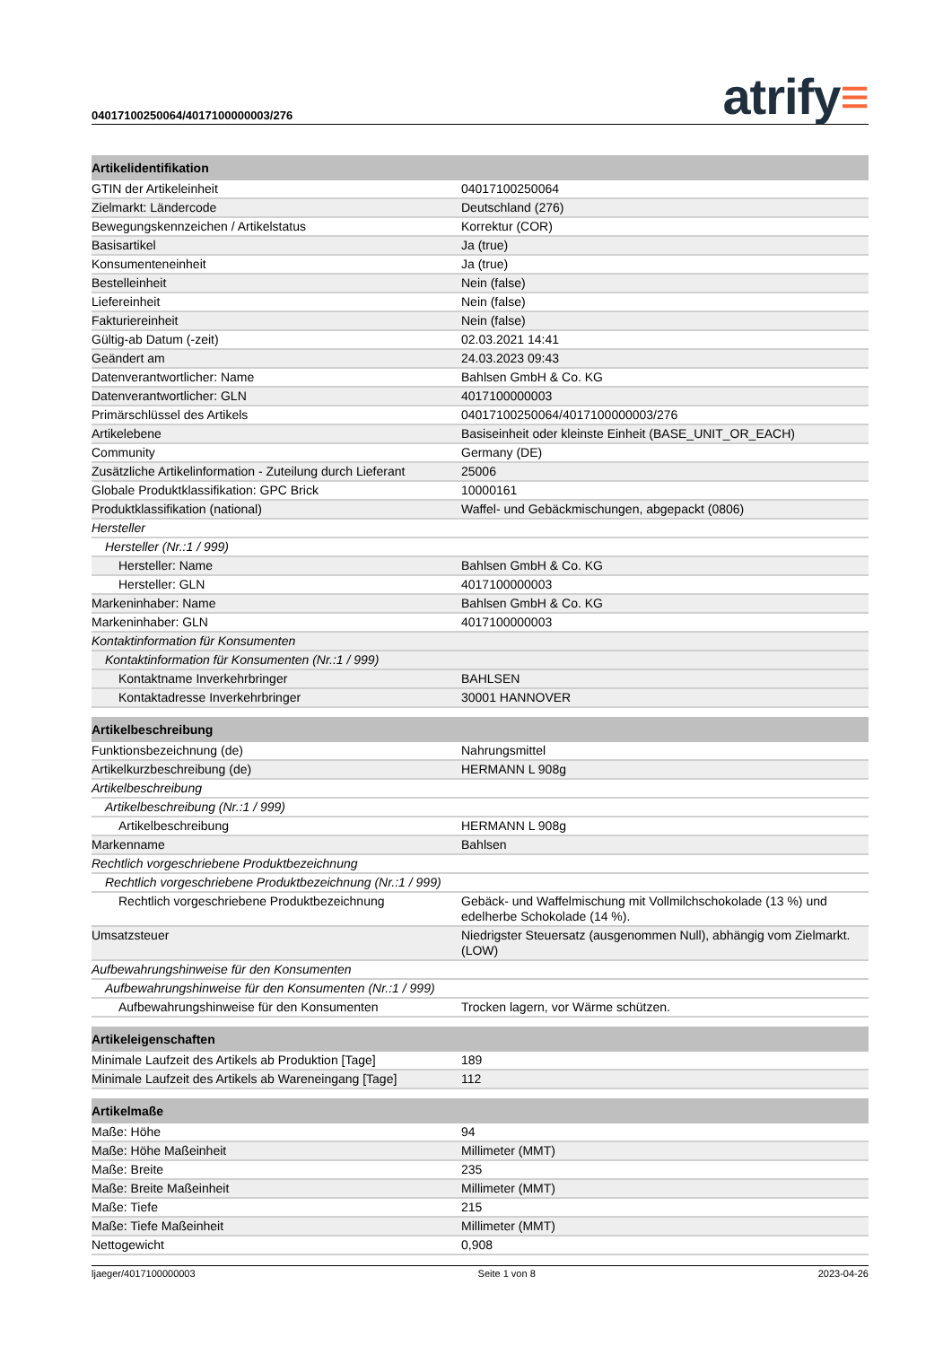04017100250064/4017100000003/276 atrify≡
| Artikelidentifikation | |
| --- | --- |
| GTIN der Artikeleinheit | 04017100250064 |
| Zielmarkt: Ländercode | Deutschland (276) |
| Bewegungskennzeichen / Artikelstatus | Korrektur (COR) |
| Basisartikel | Ja (true) |
| Konsumenteneinheit | Ja (true) |
| Bestelleinheit | Nein (false) |
| Liefereinheit | Nein (false) |
| Fakturiereinheit | Nein (false) |
| Gültig-ab Datum (-zeit) | 02.03.2021 14:41 |
| Geändert am | 24.03.2023 09:43 |
| Datenverantwortlicher: Name | Bahlsen GmbH & Co. KG |
| Datenverantwortlicher: GLN | 4017100000003 |
| Primärschlüssel des Artikels | 04017100250064/4017100000003/276 |
| Artikelebene | Basiseinheit oder kleinste Einheit (BASE_UNIT_OR_EACH) |
| Community | Germany (DE) |
| Zusätzliche Artikelinformation - Zuteilung durch Lieferant | 25006 |
| Globale Produktklassifikation: GPC Brick | 10000161 |
| Produktklassifikation (national) | Waffel- und Gebäckmischungen, abgepackt (0806) |
| Hersteller | |
| Hersteller (Nr.:1 / 999) | |
| Hersteller: Name | Bahlsen GmbH & Co. KG |
| Hersteller: GLN | 4017100000003 |
| Markeninhaber: Name | Bahlsen GmbH & Co. KG |
| Markeninhaber: GLN | 4017100000003 |
| Kontaktinformation für Konsumenten | |
| Kontaktinformation für Konsumenten (Nr.:1 / 999) | |
| Kontaktname Inverkehrbringer | BAHLSEN |
| Kontaktadresse Inverkehrbringer | 30001 HANNOVER |
| Artikelbeschreibung | |
| Funktionsbezeichnung (de) | Nahrungsmittel |
| Artikelkurzbeschreibung (de) | HERMANN L 908g |
| Artikelbeschreibung | |
| Artikelbeschreibung (Nr.:1 / 999) | |
| Artikelbeschreibung | HERMANN L 908g |
| Markenname | Bahlsen |
| Rechtlich vorgeschriebene Produktbezeichnung | |
| Rechtlich vorgeschriebene Produktbezeichnung (Nr.:1 / 999) | |
| Rechtlich vorgeschriebene Produktbezeichnung | Gebäck- und Waffelmischung mit Vollmilchschokolade (13 %) und edelherbe Schokolade (14 %). |
| Umsatzsteuer | Niedrigster Steuersatz (ausgenommen Null), abhängig vom Zielmarkt. (LOW) |
| Aufbewahrungshinweise für den Konsumenten | |
| Aufbewahrungshinweise für den Konsumenten (Nr.:1 / 999) | |
| Aufbewahrungshinweise für den Konsumenten | Trocken lagern, vor Wärme schützen. |
| Artikeleigenschaften | |
| Minimale Laufzeit des Artikels ab Produktion [Tage] | 189 |
| Minimale Laufzeit des Artikels ab Wareneingang [Tage] | 112 |
| Artikelmaße | |
| Maße: Höhe | 94 |
| Maße: Höhe Maßeinheit | Millimeter (MMT) |
| Maße: Breite | 235 |
| Maße: Breite Maßeinheit | Millimeter (MMT) |
| Maße: Tiefe | 215 |
| Maße: Tiefe Maßeinheit | Millimeter (MMT) |
| Nettogewicht | 0,908 |
ljaeger/4017100000003 Seite 1 von 8 2023-04-26